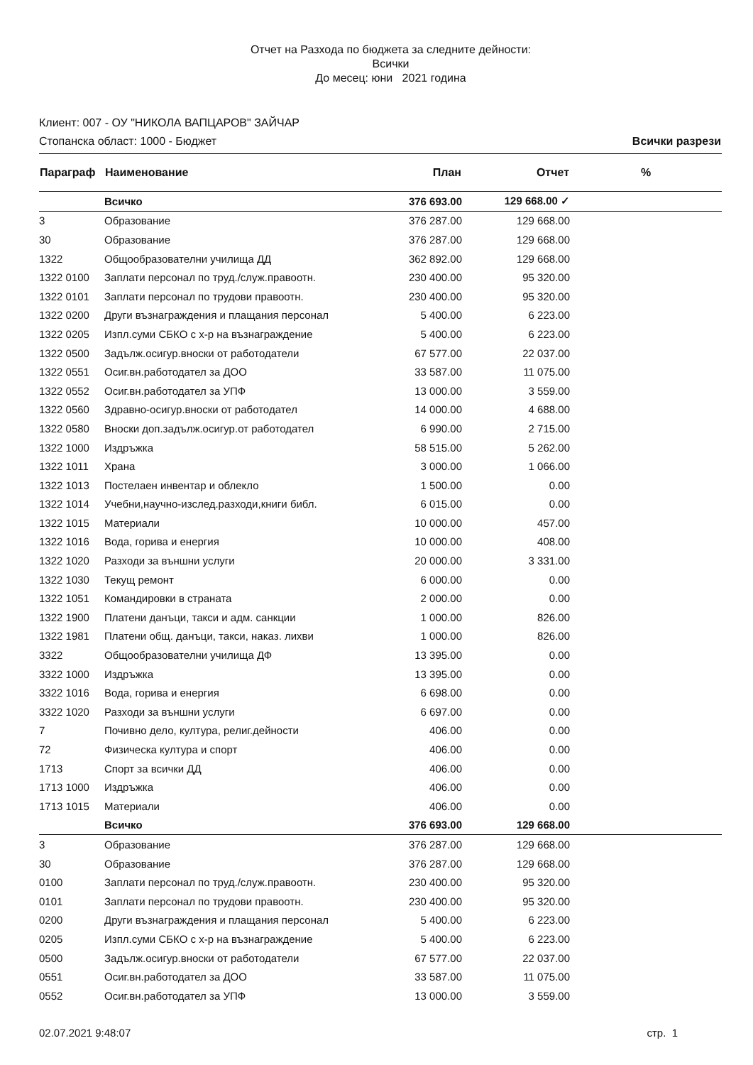Отчет на Разхода по бюджета за следните дейности:
Всички
До месец: юни 2021 година
Клиент: 007 - ОУ "НИКОЛА ВАПЦАРОВ" ЗАЙЧАР
Стопанска област: 1000 - Бюджет Всички разрези
| Параграф | Наименование | План | Отчет | % |
| --- | --- | --- | --- | --- |
| | Всичко | 376 693.00 | 129 668.00 ✓ | |
| 3 | Образование | 376 287.00 | 129 668.00 | |
| 30 | Образование | 376 287.00 | 129 668.00 | |
| 1322 | Общообразователни училища ДД | 362 892.00 | 129 668.00 | |
| 1322 0100 | Заплати персонал по труд./служ.правоотн. | 230 400.00 | 95 320.00 | |
| 1322 0101 | Заплати персонал по трудови правоотн. | 230 400.00 | 95 320.00 | |
| 1322 0200 | Други възнаграждения и плащания персонал | 5 400.00 | 6 223.00 | |
| 1322 0205 | Изпл.суми СБКО с х-р на възнаграждение | 5 400.00 | 6 223.00 | |
| 1322 0500 | Задълж.осигур.вноски от работодатели | 67 577.00 | 22 037.00 | |
| 1322 0551 | Осиг.вн.работодател за ДОО | 33 587.00 | 11 075.00 | |
| 1322 0552 | Осиг.вн.работодател за УПФ | 13 000.00 | 3 559.00 | |
| 1322 0560 | Здравно-осигур.вноски от работодател | 14 000.00 | 4 688.00 | |
| 1322 0580 | Вноски доп.задълж.осигур.от работодател | 6 990.00 | 2 715.00 | |
| 1322 1000 | Издръжка | 58 515.00 | 5 262.00 | |
| 1322 1011 | Храна | 3 000.00 | 1 066.00 | |
| 1322 1013 | Постелаен инвентар и облекло | 1 500.00 | 0.00 | |
| 1322 1014 | Учебни,научно-изслед.разходи,книги библ. | 6 015.00 | 0.00 | |
| 1322 1015 | Материали | 10 000.00 | 457.00 | |
| 1322 1016 | Вода, горива и енергия | 10 000.00 | 408.00 | |
| 1322 1020 | Разходи за външни услуги | 20 000.00 | 3 331.00 | |
| 1322 1030 | Текущ ремонт | 6 000.00 | 0.00 | |
| 1322 1051 | Командировки в страната | 2 000.00 | 0.00 | |
| 1322 1900 | Платени данъци, такси и адм. санкции | 1 000.00 | 826.00 | |
| 1322 1981 | Платени общ. данъци, такси, наказ. лихви | 1 000.00 | 826.00 | |
| 3322 | Общообразователни училища ДФ | 13 395.00 | 0.00 | |
| 3322 1000 | Издръжка | 13 395.00 | 0.00 | |
| 3322 1016 | Вода, горива и енергия | 6 698.00 | 0.00 | |
| 3322 1020 | Разходи за външни услуги | 6 697.00 | 0.00 | |
| 7 | Почивно дело, култура, религ.дейности | 406.00 | 0.00 | |
| 72 | Физическа култура и спорт | 406.00 | 0.00 | |
| 1713 | Спорт за всички ДД | 406.00 | 0.00 | |
| 1713 1000 | Издръжка | 406.00 | 0.00 | |
| 1713 1015 | Материали | 406.00 | 0.00 | |
| | Всичко | 376 693.00 | 129 668.00 | |
| 3 | Образование | 376 287.00 | 129 668.00 | |
| 30 | Образование | 376 287.00 | 129 668.00 | |
| 0100 | Заплати персонал по труд./служ.правоотн. | 230 400.00 | 95 320.00 | |
| 0101 | Заплати персонал по трудови правоотн. | 230 400.00 | 95 320.00 | |
| 0200 | Други възнаграждения и плащания персонал | 5 400.00 | 6 223.00 | |
| 0205 | Изпл.суми СБКО с х-р на възнаграждение | 5 400.00 | 6 223.00 | |
| 0500 | Задълж.осигур.вноски от работодатели | 67 577.00 | 22 037.00 | |
| 0551 | Осиг.вн.работодател за ДОО | 33 587.00 | 11 075.00 | |
| 0552 | Осиг.вн.работодател за УПФ | 13 000.00 | 3 559.00 | |
02.07.2021 9:48:07 стр. 1